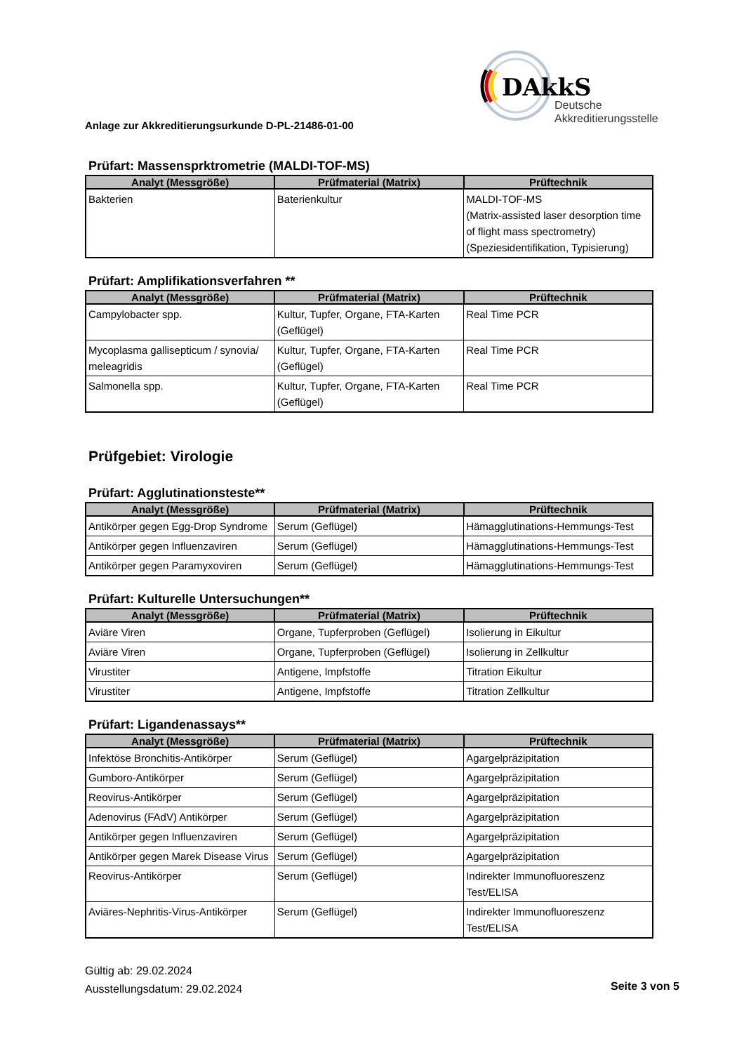DAkkS
Deutsche
Akkreditierungsstelle
Anlage zur Akkreditierungsurkunde D-PL-21486-01-00
Prüfart: Massensprktrometrie (MALDI-TOF-MS)
| Analyt (Messgröße) | Prüfmaterial (Matrix) | Prüftechnik |
| --- | --- | --- |
| Bakterien | Baterienkultur | MALDI-TOF-MS (Matrix-assisted laser desorption time of flight mass spectrometry) (Speziesidentifikation, Typisierung) |
Prüfart: Amplifikationsverfahren **
| Analyt (Messgröße) | Prüfmaterial (Matrix) | Prüftechnik |
| --- | --- | --- |
| Campylobacter spp. | Kultur, Tupfer, Organe, FTA-Karten (Geflügel) | Real Time PCR |
| Mycoplasma gallisepticum / synovia/ meleagridis | Kultur, Tupfer, Organe, FTA-Karten (Geflügel) | Real Time PCR |
| Salmonella spp. | Kultur, Tupfer, Organe, FTA-Karten (Geflügel) | Real Time PCR |
Prüfgebiet: Virologie
Prüfart: Agglutinationsteste**
| Analyt (Messgröße) | Prüfmaterial (Matrix) | Prüftechnik |
| --- | --- | --- |
| Antikörper gegen Egg-Drop Syndrome | Serum (Geflügel) | Hämagglutinations-Hemmungs-Test |
| Antikörper gegen Influenzaviren | Serum (Geflügel) | Hämagglutinations-Hemmungs-Test |
| Antikörper gegen Paramyxoviren | Serum (Geflügel) | Hämagglutinations-Hemmungs-Test |
Prüfart: Kulturelle Untersuchungen**
| Analyt (Messgröße) | Prüfmaterial (Matrix) | Prüftechnik |
| --- | --- | --- |
| Aviäre Viren | Organe, Tupferproben (Geflügel) | Isolierung in Eikultur |
| Aviäre Viren | Organe, Tupferproben (Geflügel) | Isolierung in Zellkultur |
| Virustiter | Antigene, Impfstoffe | Titration Eikultur |
| Virustiter | Antigene, Impfstoffe | Titration Zellkultur |
Prüfart: Ligandenassays**
| Analyt (Messgröße) | Prüfmaterial (Matrix) | Prüftechnik |
| --- | --- | --- |
| Infektöse Bronchitis-Antikörper | Serum (Geflügel) | Agargelpräzipitation |
| Gumboro-Antikörper | Serum (Geflügel) | Agargelpräzipitation |
| Reovirus-Antikörper | Serum (Geflügel) | Agargelpräzipitation |
| Adenovirus (FAdV) Antikörper | Serum (Geflügel) | Agargelpräzipitation |
| Antikörper gegen Influenzaviren | Serum (Geflügel) | Agargelpräzipitation |
| Antikörper gegen Marek Disease Virus | Serum (Geflügel) | Agargelpräzipitation |
| Reovirus-Antikörper | Serum (Geflügel) | Indirekter Immunofluoreszenz Test/ELISA |
| Aviäres-Nephritis-Virus-Antikörper | Serum (Geflügel) | Indirekter Immunofluoreszenz Test/ELISA |
Gültig ab: 29.02.2024
Ausstellungsdatum: 29.02.2024
Seite 3 von 5